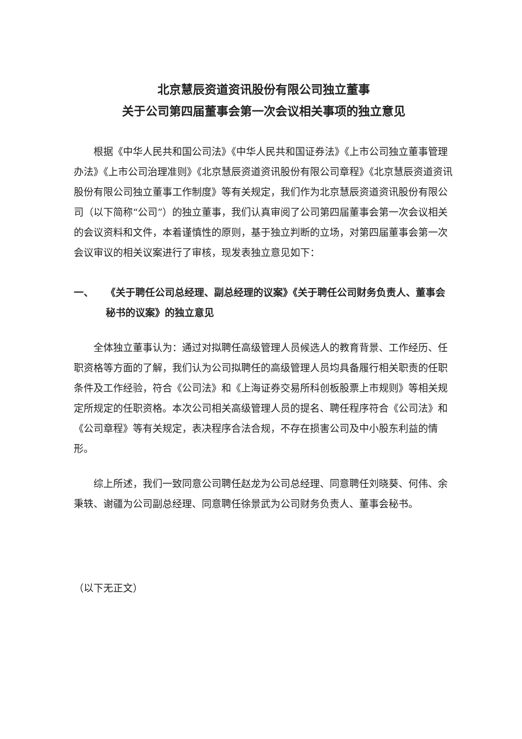北京慧辰资道资讯股份有限公司独立董事
关于公司第四届董事会第一次会议相关事项的独立意见
根据《中华人民共和国公司法》《中华人民共和国证券法》《上市公司独立董事管理办法》《上市公司治理准则》《北京慧辰资道资讯股份有限公司章程》《北京慧辰资道资讯股份有限公司独立董事工作制度》等有关规定，我们作为北京慧辰资道资讯股份有限公司（以下简称“公司”）的独立董事，我们认真审阅了公司第四届董事会第一次会议相关的会议资料和文件，本着谨慎性的原则，基于独立判断的立场，对第四届董事会第一次会议审议的相关议案进行了审核，现发表独立意见如下：
一、 《关于聘任公司总经理、副总经理的议案》《关于聘任公司财务负责人、董事会秘书的议案》的独立意见
全体独立董事认为：通过对拟聘任高级管理人员候选人的教育背景、工作经历、任职资格等方面的了解，我们认为公司拟聘任的高级管理人员均具备履行相关职责的任职条件及工作经验，符合《公司法》和《上海证券交易所科创板股票上市规则》等相关规定所规定的任职资格。本次公司相关高级管理人员的提名、聘任程序符合《公司法》和《公司章程》等有关规定，表决程序合法合规，不存在损害公司及中小股东利益的情形。
综上所述，我们一致同意公司聘任赵龙为公司总经理、同意聘任刘晓葵、何伟、余秉轶、谢疆为公司副总经理、同意聘任徐景武为公司财务负责人、董事会秘书。
（以下无正文）